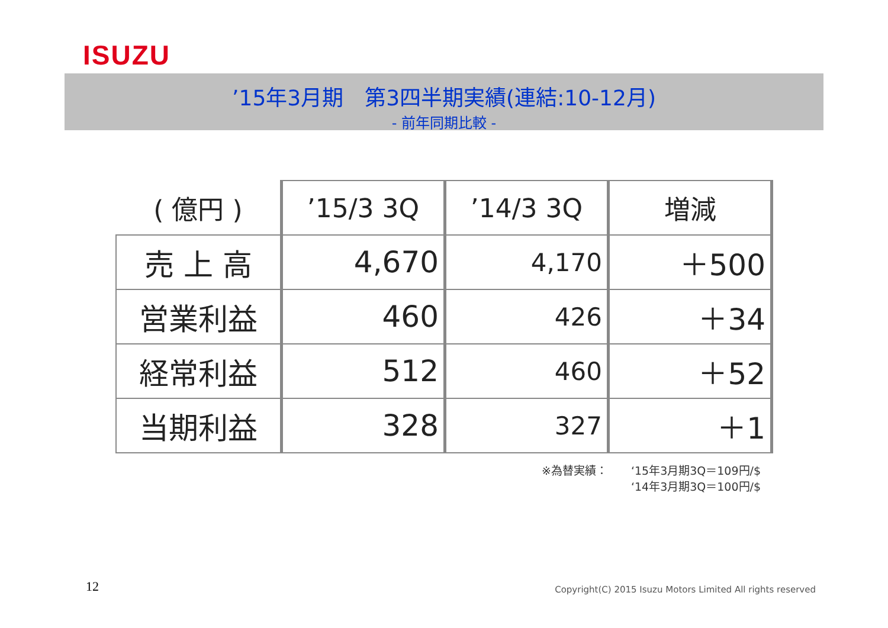ISUZU
’15年3月期　第3四半期実績(連結:10-12月)
- 前年同期比較 -
| ( 億円 ) | ’15/3 3Q | ’14/3 3Q | 増減 |
| --- | --- | --- | --- |
| 売 上 高 | 4,670 | 4,170 | ＋500 |
| 営業利益 | 460 | 426 | ＋34 |
| 経常利益 | 512 | 460 | ＋52 |
| 当期利益 | 328 | 327 | ＋1 |
※為替実績： ‘15年3月期3Q＝109円/$
‘14年3月期3Q＝100円/$
12
Copyright(C) 2015 Isuzu Motors Limited All rights reserved